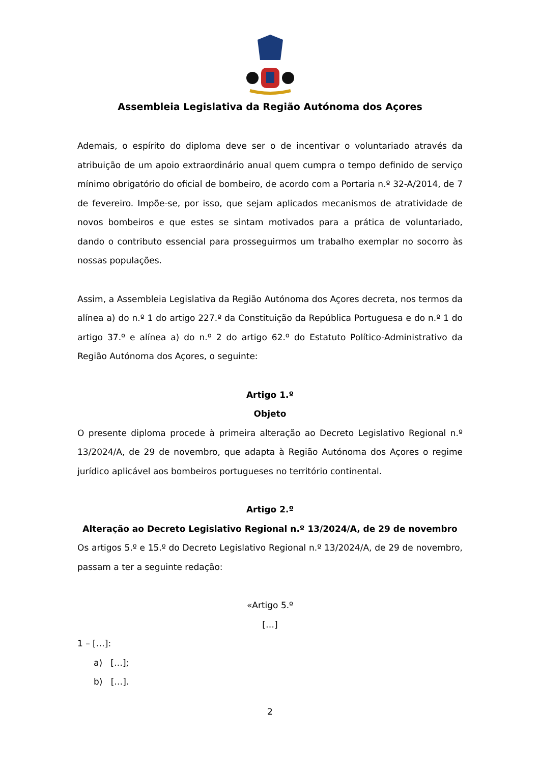Assembleia Legislativa da Região Autónoma dos Açores
Ademais, o espírito do diploma deve ser o de incentivar o voluntariado através da atribuição de um apoio extraordinário anual quem cumpra o tempo definido de serviço mínimo obrigatório do oficial de bombeiro, de acordo com a Portaria n.º 32-A/2014, de 7 de fevereiro. Impõe-se, por isso, que sejam aplicados mecanismos de atratividade de novos bombeiros e que estes se sintam motivados para a prática de voluntariado, dando o contributo essencial para prosseguirmos um trabalho exemplar no socorro às nossas populações.
Assim, a Assembleia Legislativa da Região Autónoma dos Açores decreta, nos termos da alínea a) do n.º 1 do artigo 227.º da Constituição da República Portuguesa e do n.º 1 do artigo 37.º e alínea a) do n.º 2 do artigo 62.º do Estatuto Político-Administrativo da Região Autónoma dos Açores, o seguinte:
Artigo 1.º
Objeto
O presente diploma procede à primeira alteração ao Decreto Legislativo Regional n.º 13/2024/A, de 29 de novembro, que adapta à Região Autónoma dos Açores o regime jurídico aplicável aos bombeiros portugueses no território continental.
Artigo 2.º
Alteração ao Decreto Legislativo Regional n.º 13/2024/A, de 29 de novembro
Os artigos 5.º e 15.º do Decreto Legislativo Regional n.º 13/2024/A, de 29 de novembro, passam a ter a seguinte redação:
«Artigo 5.º
[…]
1 – […]:
a) […];
b) […].
2